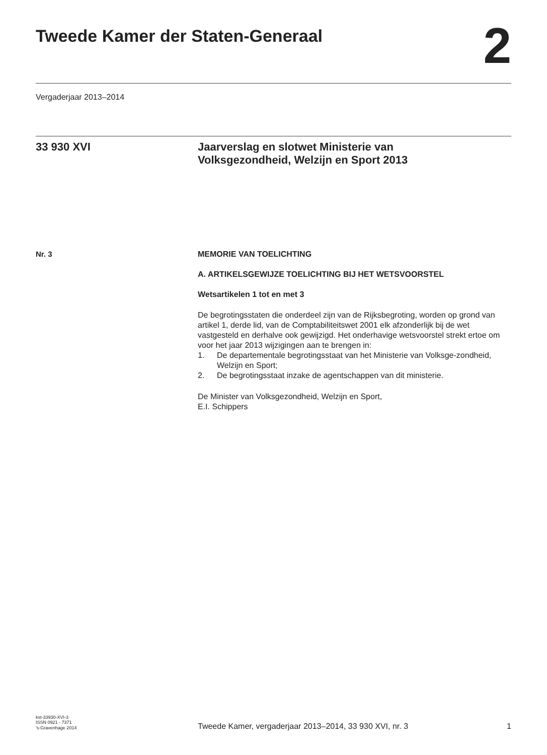Tweede Kamer der Staten-Generaal
2
Vergaderjaar 2013–2014
33 930 XVI Jaarverslag en slotwet Ministerie van
Volksgezondheid, Welzijn en Sport 2013
Nr. 3 MEMORIE VAN TOELICHTING
A. ARTIKELSGEWIJZE TOELICHTING BIJ HET WETSVOORSTEL
Wetsartikelen 1 tot en met 3
De begrotingsstaten die onderdeel zijn van de Rijksbegroting, worden op grond van artikel 1, derde lid, van de Comptabiliteitswet 2001 elk afzonderlijk bij de wet vastgesteld en derhalve ook gewijzigd. Het onderhavige wetsvoorstel strekt ertoe om voor het jaar 2013 wijzigingen aan te brengen in:
1. De departementale begrotingsstaat van het Ministerie van Volksge-zondheid, Welzijn en Sport;
2. De begrotingsstaat inzake de agentschappen van dit ministerie.
De Minister van Volksgezondheid, Welzijn en Sport,
E.I. Schippers
kst-33930-XVI-3
ISSN 0921 - 7371
’s-Gravenhage 2014
Tweede Kamer, vergaderjaar 2013–2014, 33 930 XVI, nr. 3
1